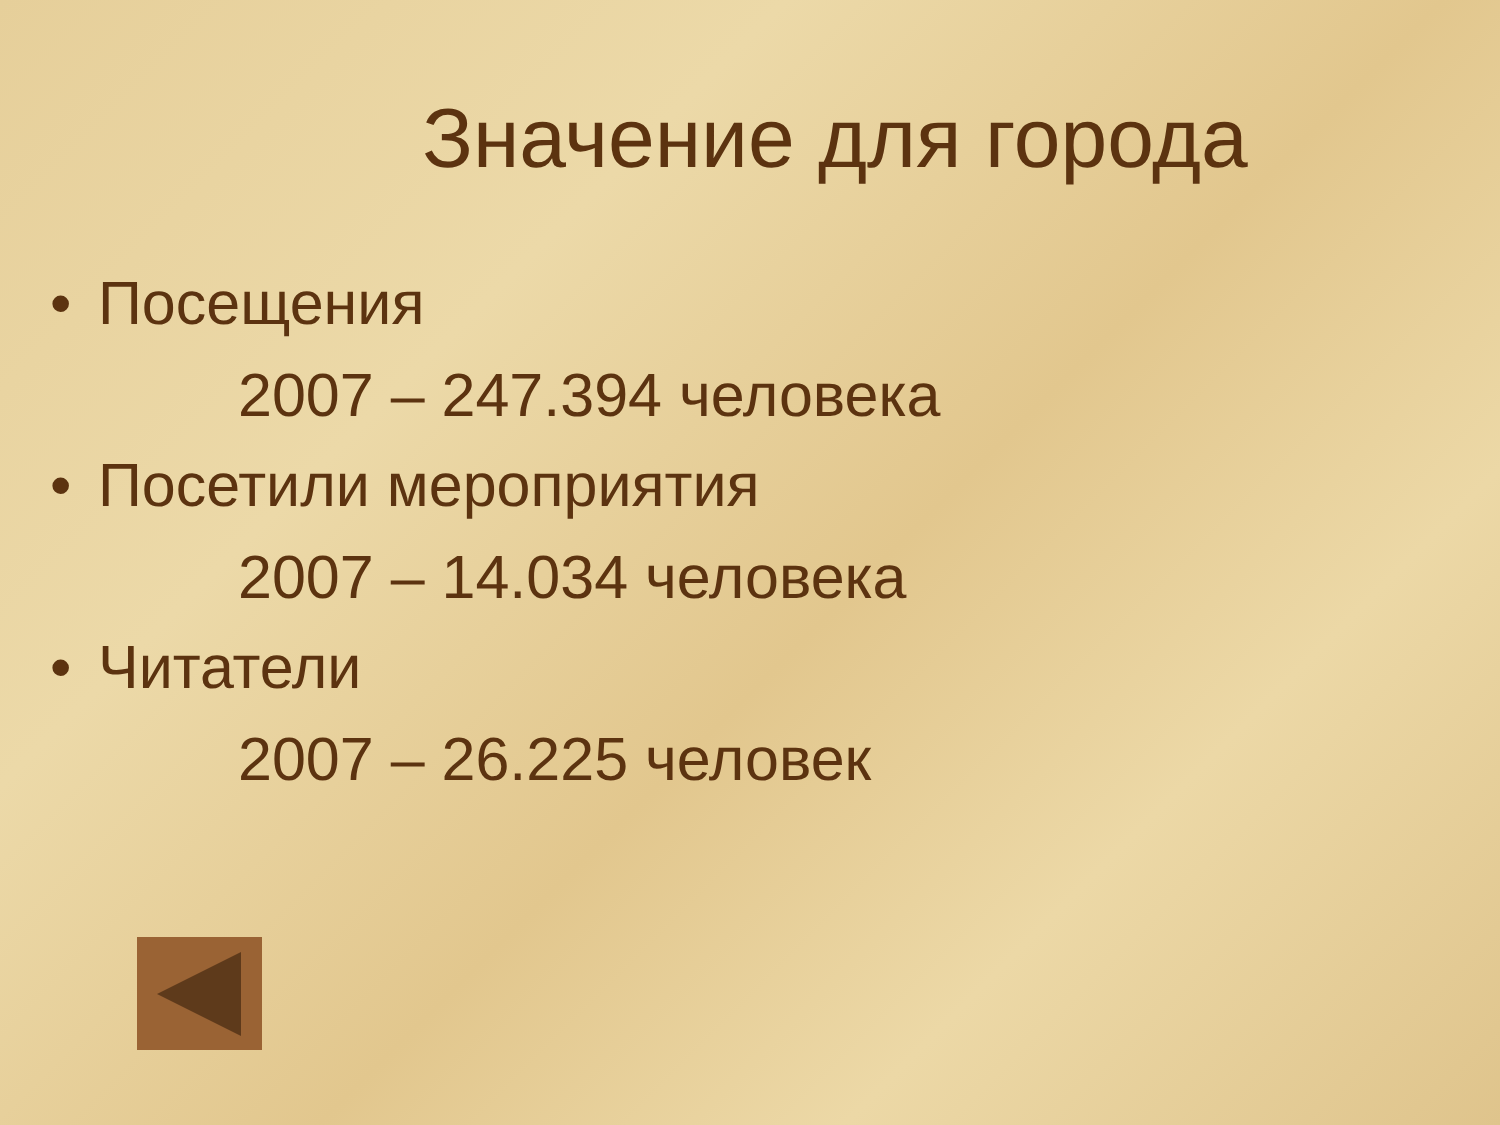Значение для города
• Посещения
2007 – 247.394 человека
• Посетили мероприятия
2007 – 14.034 человека
• Читатели
2007 – 26.225 человек